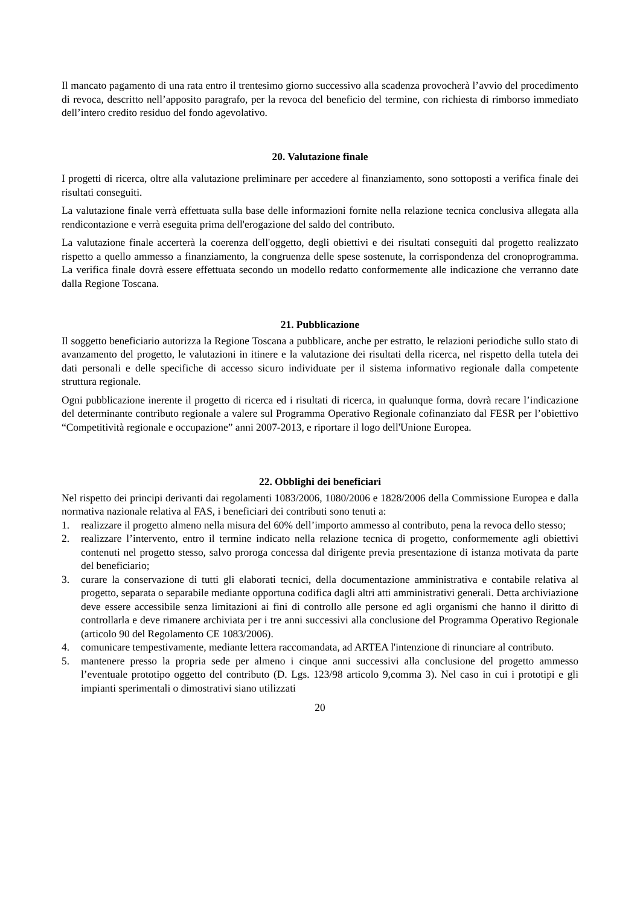Il mancato pagamento di una rata entro il trentesimo giorno successivo alla scadenza provocherà l’avvio del procedimento di revoca, descritto nell’apposito paragrafo, per la revoca del beneficio del termine, con richiesta di rimborso immediato dell’intero credito residuo del fondo agevolativo.
20. Valutazione finale
I progetti di ricerca, oltre alla valutazione preliminare per accedere al finanziamento, sono sottoposti a verifica finale dei risultati conseguiti.
La valutazione finale verrà effettuata sulla base delle informazioni fornite nella relazione tecnica conclusiva allegata alla rendicontazione e verrà eseguita prima dell'erogazione del saldo del contributo.
La valutazione finale accerterà la coerenza dell'oggetto, degli obiettivi e dei risultati conseguiti dal progetto realizzato rispetto a quello ammesso a finanziamento, la congruenza delle spese sostenute, la corrispondenza del cronoprogramma. La verifica finale dovrà essere effettuata secondo un modello redatto conformemente alle indicazione che verranno date dalla Regione Toscana.
21. Pubblicazione
Il soggetto beneficiario autorizza la Regione Toscana a pubblicare, anche per estratto, le relazioni periodiche sullo stato di avanzamento del progetto, le valutazioni in itinere e la valutazione dei risultati della ricerca, nel rispetto della tutela dei dati personali e delle specifiche di accesso sicuro individuate per il sistema informativo regionale dalla competente struttura regionale.
Ogni pubblicazione inerente il progetto di ricerca ed i risultati di ricerca, in qualunque forma, dovrà recare l’indicazione del determinante contributo regionale a valere sul Programma Operativo Regionale cofinanziato dal FESR per l’obiettivo “Competitività regionale e occupazione” anni 2007-2013, e riportare il logo dell'Unione Europea.
22. Obblighi dei beneficiari
Nel rispetto dei principi derivanti dai regolamenti 1083/2006, 1080/2006 e 1828/2006 della Commissione Europea e dalla normativa nazionale relativa al FAS, i beneficiari dei contributi sono tenuti a:
1. realizzare il progetto almeno nella misura del 60% dell’importo ammesso al contributo, pena la revoca dello stesso;
2. realizzare l’intervento, entro il termine indicato nella relazione tecnica di progetto, conformemente agli obiettivi contenuti nel progetto stesso, salvo proroga concessa dal dirigente previa presentazione di istanza motivata da parte del beneficiario;
3. curare la conservazione di tutti gli elaborati tecnici, della documentazione amministrativa e contabile relativa al progetto, separata o separabile mediante opportuna codifica dagli altri atti amministrativi generali. Detta archiviazione deve essere accessibile senza limitazioni ai fini di controllo alle persone ed agli organismi che hanno il diritto di controllarla e deve rimanere archiviata per i tre anni successivi alla conclusione del Programma Operativo Regionale (articolo 90 del Regolamento CE 1083/2006).
4. comunicare tempestivamente, mediante lettera raccomandata, ad ARTEA l'intenzione di rinunciare al contributo.
5. mantenere presso la propria sede per almeno i cinque anni successivi alla conclusione del progetto ammesso l’eventuale prototipo oggetto del contributo (D. Lgs. 123/98 articolo 9,comma 3). Nel caso in cui i prototipi e gli impianti sperimentali o dimostrativi siano utilizzati
20